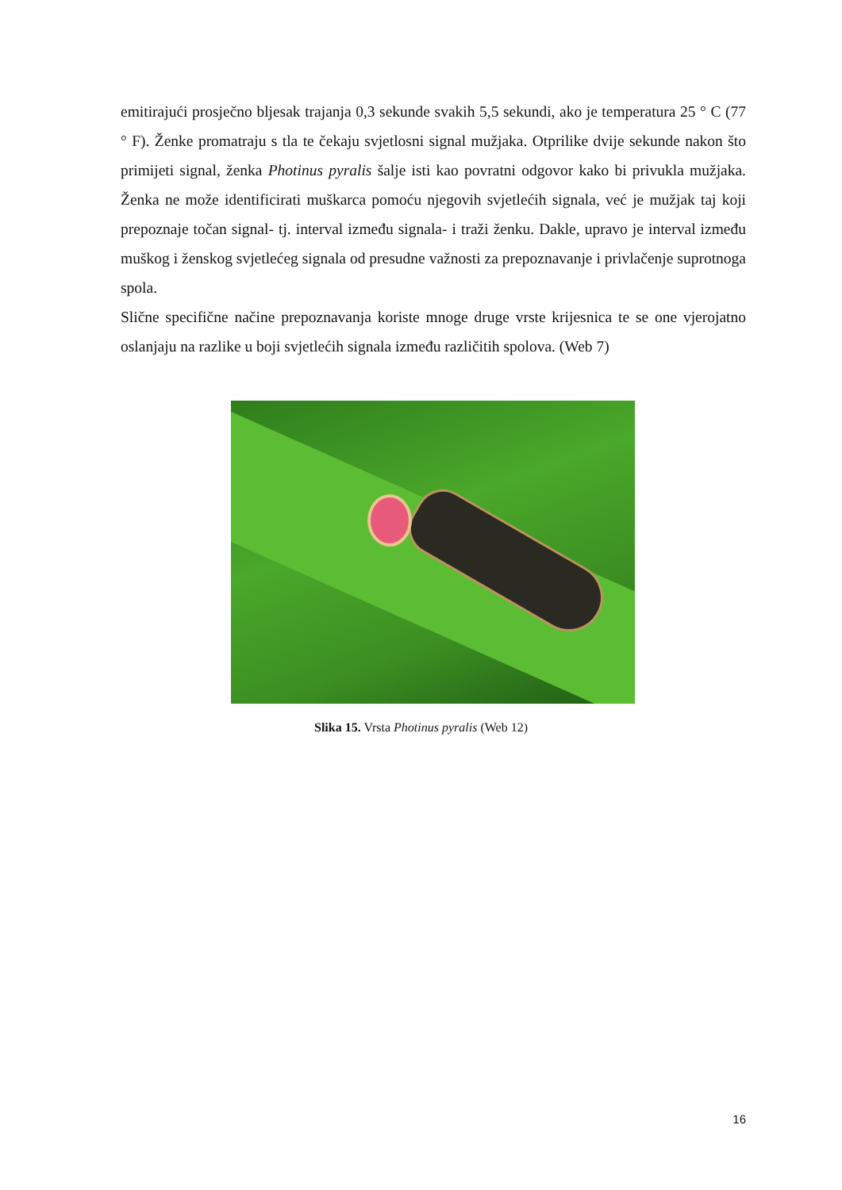emitirajući prosječno bljesak trajanja 0,3 sekunde svakih 5,5 sekundi, ako je temperatura 25 ° C (77 ° F). Ženke promatraju s tla te čekaju svjetlosni signal mužjaka. Otprilike dvije sekunde nakon što primijeti signal, ženka Photinus pyralis šalje isti kao povratni odgovor kako bi privukla mužjaka. Ženka ne može identificirati muškarca pomoću njegovih svjetlećih signala, već je mužjak taj koji prepoznaje točan signal- tj. interval između signala- i traži ženku. Dakle, upravo je interval između muškog i ženskog svjetlećeg signala od presudne važnosti za prepoznavanje i privlačenje suprotnoga spola.
Slične specifične načine prepoznavanja koriste mnoge druge vrste krijesnica te se one vjerojatno oslanjaju na razlike u boji svjetlećih signala između različitih spolova. (Web 7)
Slika 15. Vrsta Photinus pyralis (Web 12)
16